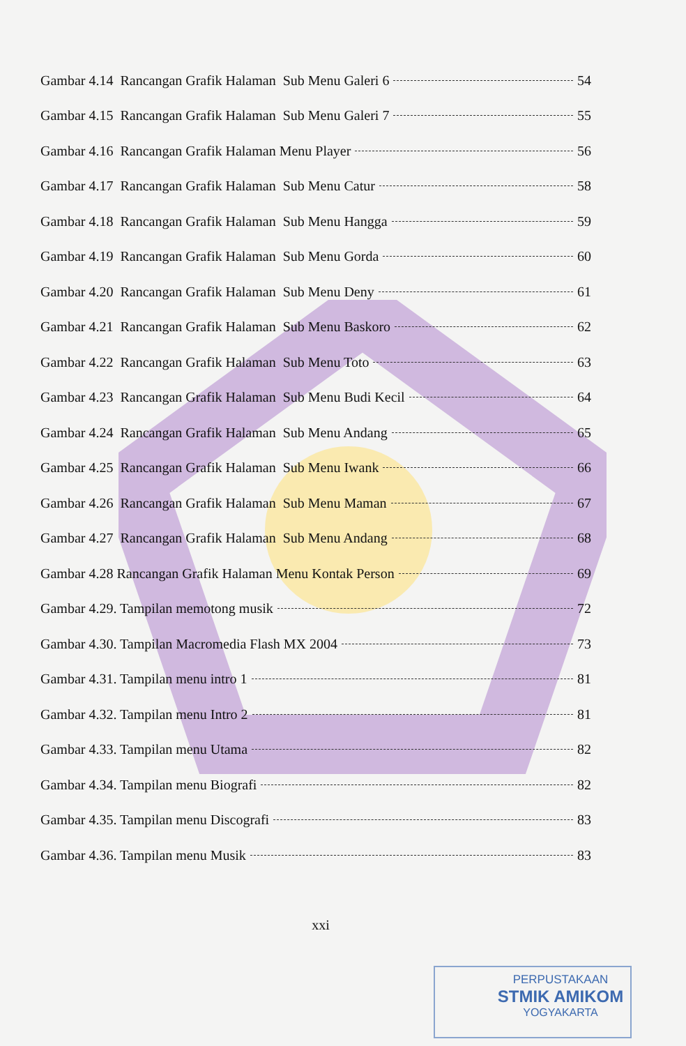Gambar 4.14 Rancangan Grafik Halaman Sub Menu Galeri 6 54
Gambar 4.15 Rancangan Grafik Halaman Sub Menu Galeri 7 55
Gambar 4.16 Rancangan Grafik Halaman Menu Player 56
Gambar 4.17 Rancangan Grafik Halaman Sub Menu Catur 58
Gambar 4.18 Rancangan Grafik Halaman Sub Menu Hangga 59
Gambar 4.19 Rancangan Grafik Halaman Sub Menu Gorda 60
Gambar 4.20 Rancangan Grafik Halaman Sub Menu Deny 61
Gambar 4.21 Rancangan Grafik Halaman Sub Menu Baskoro 62
Gambar 4.22 Rancangan Grafik Halaman Sub Menu Toto 63
Gambar 4.23 Rancangan Grafik Halaman Sub Menu Budi Kecil 64
Gambar 4.24 Rancangan Grafik Halaman Sub Menu Andang 65
Gambar 4.25 Rancangan Grafik Halaman Sub Menu Iwank 66
Gambar 4.26 Rancangan Grafik Halaman Sub Menu Maman 67
Gambar 4.27 Rancangan Grafik Halaman Sub Menu Andang 68
Gambar 4.28 Rancangan Grafik Halaman Menu Kontak Person 69
Gambar 4.29. Tampilan memotong musik 72
Gambar 4.30. Tampilan Macromedia Flash MX 2004 73
Gambar 4.31. Tampilan menu intro 1 81
Gambar 4.32. Tampilan menu Intro 2 81
Gambar 4.33. Tampilan menu Utama 82
Gambar 4.34. Tampilan menu Biografi 82
Gambar 4.35. Tampilan menu Discografi 83
Gambar 4.36. Tampilan menu Musik 83
xxi
PERPUSTAKAAN
STMIK AMIKOM
YOGYAKARTA